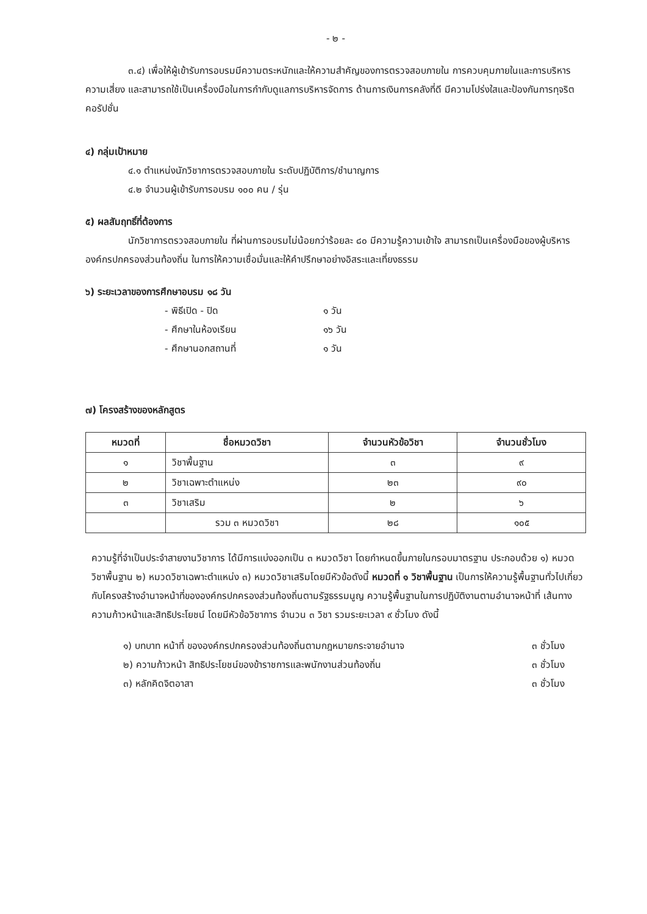- ๒ -
๓.๔) เพื่อให้ผู้เข้ารับการอบรมมีความตระหนักและให้ความสำคัญของการตรวจสอบภายใน การควบคุมภายในและการบริหารความเสี่ยง และสามารถใช้เป็นเครื่องมือในการกำกับดูแลการบริหารจัดการ ด้านการเงินการคลังที่ดี มีความโปร่งใสและป้องกันการทุจริตคอรัปชั่น
๔) กลุ่มเป้าหมาย
๔.๑ ตำแหน่งนักวิชาการตรวจสอบภายใน ระดับปฏิบัติการ/ชำนาญการ
๔.๒ จำนวนผู้เข้ารับการอบรม ๑๐๐ คน / รุ่น
๕) ผลสัมฤทธิ์ที่ต้องการ
นักวิชาการตรวจสอบภายใน ที่ผ่านการอบรมไม่น้อยกว่าร้อยละ ๘๐ มีความรู้ความเข้าใจ สามารถเป็นเครื่องมือของผู้บริหารองค์กรปกครองส่วนท้องถิ่น ในการให้ความเชื่อมั่นและให้คำปรึกษาอย่างอิสระและเที่ยงธรรม
๖) ระยะเวลาของการศึกษาอบรม ๑๘ วัน
- พิธีเปิด - ปิด ๑ วัน
- ศึกษาในห้องเรียน ๑๖ วัน
- ศึกษานอกสถานที่ ๑ วัน
๗) โครงสร้างของหลักสูตร
| หมวดที่ | ชื่อหมวดวิชา | จำนวนหัวข้อวิชา | จำนวนชั่วโมง |
| --- | --- | --- | --- |
| ๑ | วิชาพื้นฐาน | ๓ | ๙ |
| ๒ | วิชาเฉพาะตำแหน่ง | ๒๓ | ๙๐ |
| ๓ | วิชาเสริม | ๒ | ๖ |
| | รวม ๓ หมวดวิชา | ๒๘ | ๑๐๕ |
ความรู้ที่จำเป็นประจำสายงานวิชาการ ได้มีการแบ่งออกเป็น ๓ หมวดวิชา โดยกำหนดขึ้นภายในกรอบมาตรฐาน ประกอบด้วย ๑) หมวดวิชาพื้นฐาน ๒) หมวดวิชาเฉพาะตำแหน่ง ๓) หมวดวิชาเสริมโดยมีหัวข้อดังนี้ หมวดที่ ๑ วิชาพื้นฐาน เป็นการให้ความรู้พื้นฐานทั่วไปเกี่ยวกับโครงสร้างอำนาจหน้าที่ขององค์กรปกครองส่วนท้องถิ่นตามรัฐธรรมนูญ ความรู้พื้นฐานในการปฏิบัติงานตามอำนาจหน้าที่ เส้นทางความก้าวหน้าและสิทธิประโยชน์ โดยมีหัวข้อวิชาการ จำนวน ๓ วิชา รวมระยะเวลา ๙ ชั่วโมง ดังนี้
๑) บทบาท หน้าที่ ขององค์กรปกครองส่วนท้องถิ่นตามกฎหมายกระจายอำนาจ ๓ ชั่วโมง
๒) ความก้าวหน้า สิทธิประโยชน์ของข้าราชการและพนักงานส่วนท้องถิ่น ๓ ชั่วโมง
๓) หลักคิดจิตอาสา ๓ ชั่วโมง